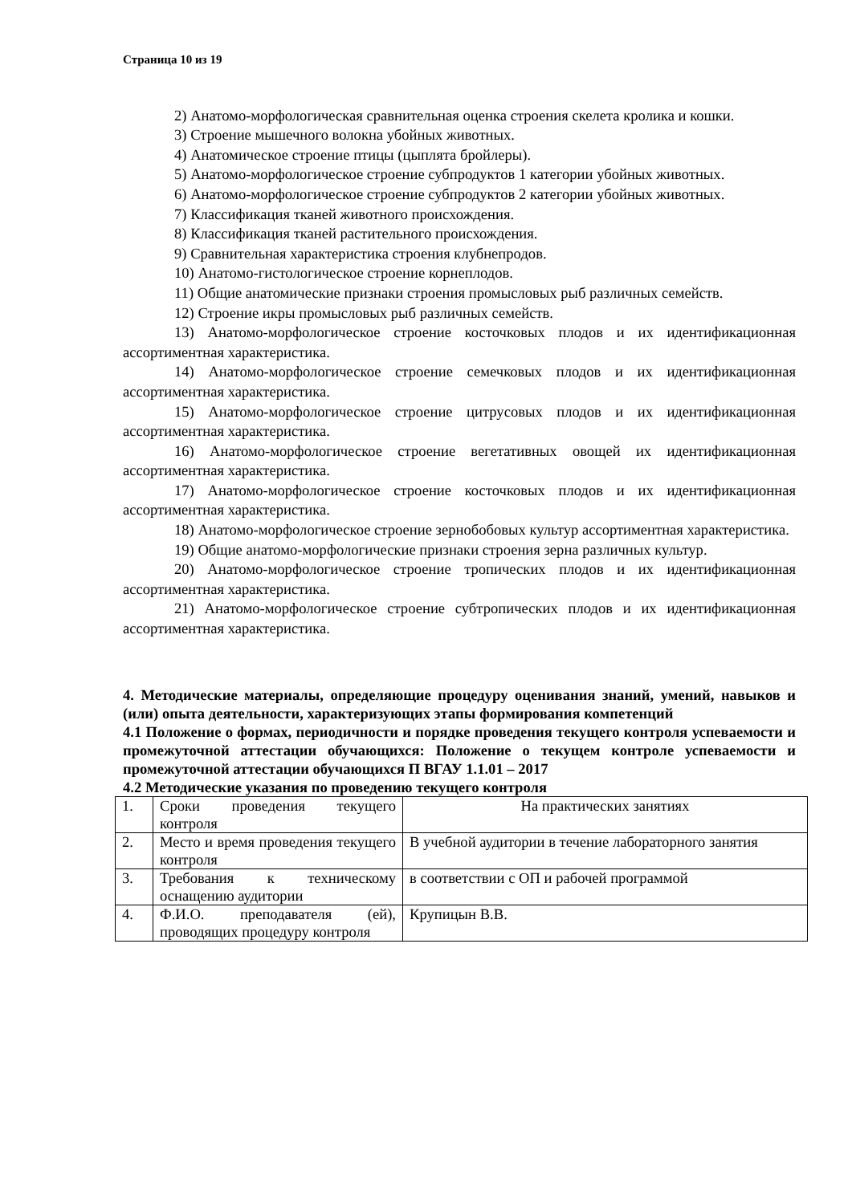Страница 10 из 19
2) Анатомо-морфологическая сравнительная оценка строения скелета кролика и кошки.
3) Строение мышечного волокна убойных животных.
4) Анатомическое строение птицы (цыплята бройлеры).
5) Анатомо-морфологическое строение субпродуктов 1 категории убойных животных.
6) Анатомо-морфологическое строение субпродуктов 2 категории убойных животных.
7) Классификация тканей животного происхождения.
8) Классификация тканей растительного происхождения.
9) Сравнительная характеристика строения клубнепродов.
10) Анатомо-гистологическое строение корнеплодов.
11) Общие анатомические признаки строения промысловых рыб различных семейств.
12) Строение икры промысловых рыб различных семейств.
13) Анатомо-морфологическое строение косточковых плодов и их идентификационная ассортиментная характеристика.
14) Анатомо-морфологическое строение семечковых плодов и их идентификационная ассортиментная характеристика.
15) Анатомо-морфологическое строение цитрусовых плодов и их идентификационная ассортиментная характеристика.
16) Анатомо-морфологическое строение вегетативных овощей их идентификационная ассортиментная характеристика.
17) Анатомо-морфологическое строение косточковых плодов и их идентификационная ассортиментная характеристика.
18) Анатомо-морфологическое строение зернобобовых культур ассортиментная характеристика.
19) Общие анатомо-морфологические признаки строения зерна различных культур.
20) Анатомо-морфологическое строение тропических плодов и их идентификационная ассортиментная характеристика.
21) Анатомо-морфологическое строение субтропических плодов и их идентификационная ассортиментная характеристика.
4. Методические материалы, определяющие процедуру оценивания знаний, умений, навыков и (или) опыта деятельности, характеризующих этапы формирования компетенций
4.1 Положение о формах, периодичности и порядке проведения текущего контроля успеваемости и промежуточной аттестации обучающихся: Положение о текущем контроле успеваемости и промежуточной аттестации обучающихся П ВГАУ 1.1.01 – 2017
4.2 Методические указания по проведению текущего контроля
| 1. | Сроки проведения текущего контроля | На практических занятиях |
| 2. | Место и время проведения текущего контроля | В учебной аудитории в течение лабораторного занятия |
| 3. | Требования к техническому оснащению аудитории | в соответствии с ОП и рабочей программой |
| 4. | Ф.И.О. преподавателя (ей), проводящих процедуру контроля | Крупицын В.В. |